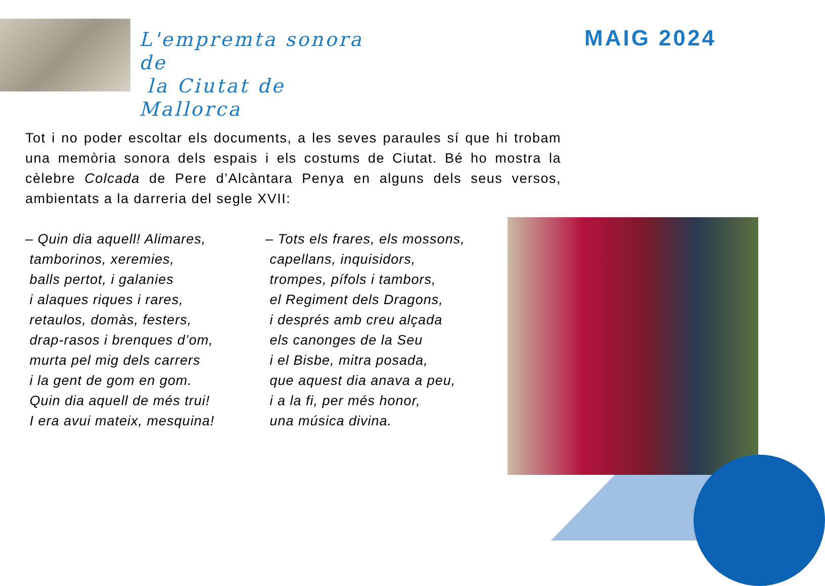L'empremta sonora de
la Ciutat de Mallorca
MAIG 2024
Tot i no poder escoltar els documents, a les seves paraules sí que hi trobam una memòria sonora dels espais i els costums de Ciutat. Bé ho mostra la cèlebre Colcada de Pere d’Alcàntara Penya en alguns dels seus versos, ambientats a la darreria del segle XVII:
– Quin dia aquell! Alimares,
tamborinos, xeremies,
balls pertot, i galanies
i alaques riques i rares,
retaulos, domàs, festers,
drap-rasos i brenques d’om,
murta pel mig dels carrers
i la gent de gom en gom.
Quin dia aquell de més trui!
I era avui mateix, mesquina!
– Tots els frares, els mossons,
capellans, inquisidors,
trompes, pífols i tambors,
el Regiment dels Dragons,
i després amb creu alçada
els canonges de la Seu
i el Bisbe, mitra posada,
que aquest dia anava a peu,
i a la fi, per més honor,
una música divina.